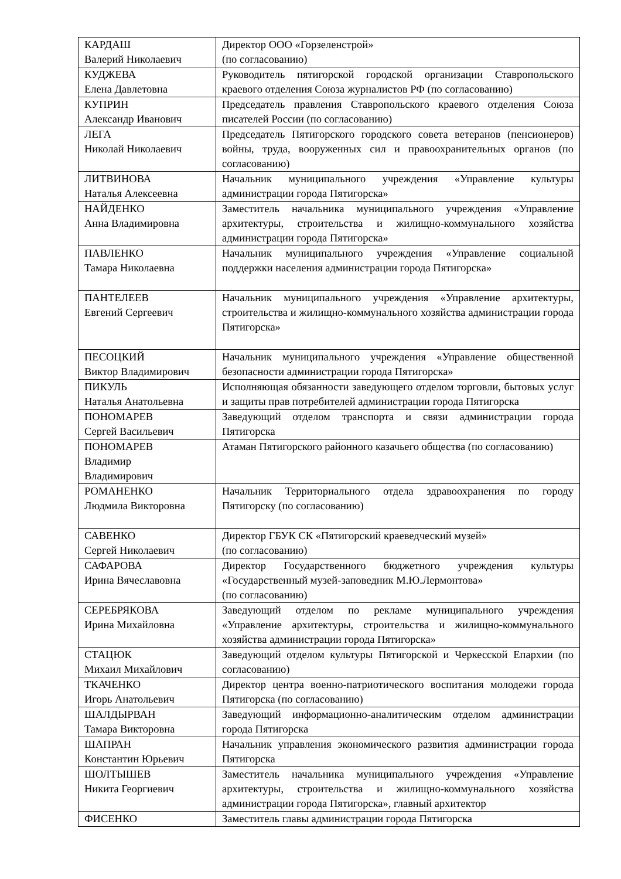| КАРДАШ Валерий Николаевич | Директор ООО «Горзеленстрой» (по согласованию) |
| КУДЖЕВА Елена Давлетовна | Руководитель пятигорской городской организации Ставропольского краевого отделения Союза журналистов РФ (по согласованию) |
| КУПРИН Александр Иванович | Председатель правления Ставропольского краевого отделения Союза писателей России (по согласованию) |
| ЛЕГА Николай Николаевич | Председатель Пятигорского городского совета ветеранов (пенсионеров) войны, труда, вооруженных сил и правоохранительных органов (по согласованию) |
| ЛИТВИНОВА Наталья Алексеевна | Начальник муниципального учреждения «Управление культуры администрации города Пятигорска» |
| НАЙДЕНКО Анна Владимировна | Заместитель начальника муниципального учреждения «Управление архитектуры, строительства и жилищно-коммунального хозяйства администрации города Пятигорска» |
| ПАВЛЕНКО Тамара Николаевна | Начальник муниципального учреждения «Управление социальной поддержки населения администрации города Пятигорска» |
| ПАНТЕЛЕЕВ Евгений Сергеевич | Начальник муниципального учреждения «Управление архитектуры, строительства и жилищно-коммунального хозяйства администрации города Пятигорска» |
| ПЕСОЦКИЙ Виктор Владимирович | Начальник муниципального учреждения «Управление общественной безопасности администрации города Пятигорска» |
| ПИКУЛЬ Наталья Анатольевна | Исполняющая обязанности заведующего отделом торговли, бытовых услуг и защиты прав потребителей администрации города Пятигорска |
| ПОНОМАРЕВ Сергей Васильевич | Заведующий отделом транспорта и связи администрации города Пятигорска |
| ПОНОМАРЕВ Владимир Владимирович | Атаман Пятигорского районного казачьего общества (по согласованию) |
| РОМАНЕНКО Людмила Викторовна | Начальник Территориального отдела здравоохранения по городу Пятигорску (по согласованию) |
| САВЕНКО Сергей Николаевич | Директор ГБУК СК «Пятигорский краеведческий музей» (по согласованию) |
| САФАРОВА Ирина Вячеславовна | Директор Государственного бюджетного учреждения культуры «Государственный музей-заповедник М.Ю.Лермонтова» (по согласованию) |
| СЕРЕБРЯКОВА Ирина Михайловна | Заведующий отделом по рекламе муниципального учреждения «Управление архитектуры, строительства и жилищно-коммунального хозяйства администрации города Пятигорска» |
| СТАЦЮК Михаил Михайлович | Заведующий отделом культуры Пятигорской и Черкесской Епархии (по согласованию) |
| ТКАЧЕНКО Игорь Анатольевич | Директор центра военно-патриотического воспитания молодежи города Пятигорска (по согласованию) |
| ШАЛДЫРВАН Тамара Викторовна | Заведующий информационно-аналитическим отделом администрации города Пятигорска |
| ШАПРАН Константин Юрьевич | Начальник управления экономического развития администрации города Пятигорска |
| ШОЛТЫШЕВ Никита Георгиевич | Заместитель начальника муниципального учреждения «Управление архитектуры, строительства и жилищно-коммунального хозяйства администрации города Пятигорска», главный архитектор |
| ФИСЕНКО | Заместитель главы администрации города Пятигорска |